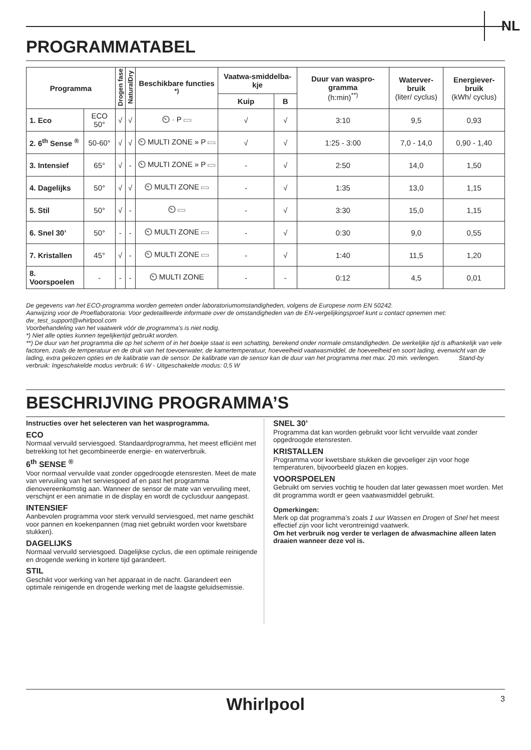NL
PROGRAMMATABEL
| Programma | | Drogen fase | NaturalDry | Beschikbare functies <sup>*)</sup> | Vaatwa-smiddelba-kje | | Duur van waspro-gramma (h:min)<sup>**)</sup> | Waterver-bruik (liter/ cyclus) | Energiever-bruik (kWh/ cyclus) |
| --- | --- | --- | --- | --- | --- | --- | --- | --- | --- |
| | | | | | Kuip | B | | | |
| 1. Eco | ECO 50° | √ | √ | ⏲ · P ▭ | √ | √ | 3:10 | 9,5 | 0,93 |
| 2. 6<sup>th</sup> Sense <sup>®</sup> | 50-60° | √ | √ | ⏲ MULTI ZONE » P ▭ | √ | √ | 1:25 - 3:00 | 7,0 - 14,0 | 0,90 - 1,40 |
| 3. Intensief | 65° | √ | - | ⏲ MULTI ZONE » P ▭ | - | √ | 2:50 | 14,0 | 1,50 |
| 4. Dagelijks | 50° | √ | √ | ⏲ MULTI ZONE ▭ | - | √ | 1:35 | 13,0 | 1,15 |
| 5. Stil | 50° | √ | - | ⏲ ▭ | - | √ | 3:30 | 15,0 | 1,15 |
| 6. Snel 30’ | 50° | - | - | ⏲ MULTI ZONE ▭ | - | √ | 0:30 | 9,0 | 0,55 |
| 7. Kristallen | 45° | √ | - | ⏲ MULTI ZONE ▭ | - | √ | 1:40 | 11,5 | 1,20 |
| 8. Voorspoelen | - | - | - | ⏲ MULTI ZONE | - | - | 0:12 | 4,5 | 0,01 |
De gegevens van het ECO-programma worden gemeten onder laboratoriumomstandigheden, volgens de Europese norm EN 50242.
Aanwijzing voor de Proeflaboratoria: Voor gedetailleerde informatie over de omstandigheden van de EN-vergelijkingsproef kunt u contact opnemen met: dw_test_support@whirlpool.com
Voorbehandeling van het vaatwerk vóór de programma’s is niet nodig.
*) Niet alle opties kunnen tegelijkertijd gebruikt worden.
**) De duur van het programma die op het scherm of in het boekje staat is een schatting, berekend onder normale omstandigheden. De werkelijke tijd is afhankelijk van vele factoren, zoals de temperatuur en de druk van het toevoerwater, de kamertemperatuur, hoeveelheid vaatwasmiddel, de hoeveelheid en soort lading, evenwicht van de lading, extra gekozen opties en de kalibratie van de sensor. De kalibratie van de sensor kan de duur van het programma met max. 20 min. verlengen. Stand-by verbruik: Ingeschakelde modus verbruik: 6 W - Uitgeschakelde modus: 0,5 W
BESCHRIJVING PROGRAMMA’S
Instructies over het selecteren van het wasprogramma.
ECO
Normaal vervuild serviesgoed. Standaardprogramma, het meest efficiënt met betrekking tot het gecombineerde energie- en waterverbruik.
6<sup>th</sup> SENSE <sup>®</sup>
Voor normaal vervuilde vaat zonder opgedroogde etensresten. Meet de mate van vervuiling van het serviesgoed af en past het programma dienovereenkomstig aan. Wanneer de sensor de mate van vervuiling meet, verschijnt er een animatie in de display en wordt de cyclusduur aangepast.
INTENSIEF
Aanbevolen programma voor sterk vervuild serviesgoed, met name geschikt voor pannen en koekenpannen (mag niet gebruikt worden voor kwetsbare stukken).
DAGELIJKS
Normaal vervuild serviesgoed. Dagelijkse cyclus, die een optimale reinigende en drogende werking in kortere tijd garandeert.
STIL
Geschikt voor werking van het apparaat in de nacht. Garandeert een optimale reinigende en drogende werking met de laagste geluidsemissie.
SNEL 30’
Programma dat kan worden gebruikt voor licht vervuilde vaat zonder opgedroogde etensresten.
KRISTALLEN
Programma voor kwetsbare stukken die gevoeliger zijn voor hoge temperaturen, bijvoorbeeld glazen en kopjes.
VOORSPOELEN
Gebruikt om servies vochtig te houden dat later gewassen moet worden. Met dit programma wordt er geen vaatwasmiddel gebruikt.
Opmerkingen:
Merk op dat programma’s zoals 1 uur Wassen en Drogen of Snel het meest effectief zijn voor licht verontreinigd vaatwerk.
Om het verbruik nog verder te verlagen de afwasmachine alleen laten draaien wanneer deze vol is.
Whirlpool 3